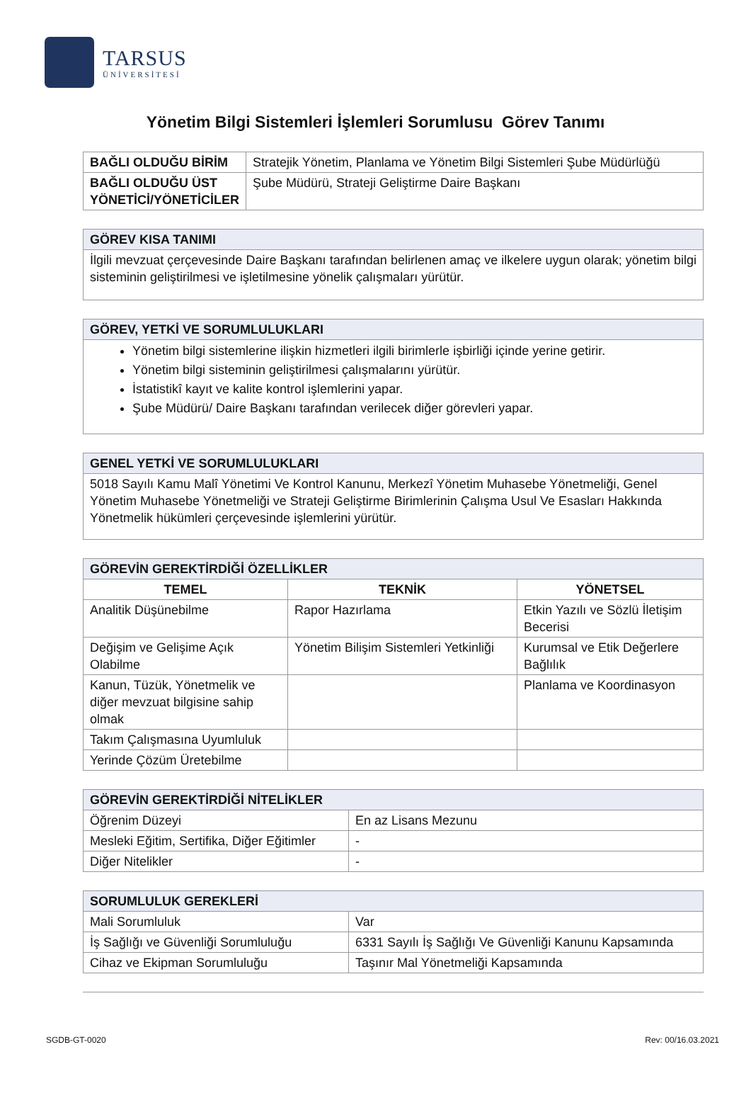TARSUS
ÜNİVERSİTESİ
Yönetim Bilgi Sistemleri İşlemleri Sorumlusu Görev Tanımı
| BAĞLI OLDUĞU BİRİM | Stratejik Yönetim, Planlama ve Yönetim Bilgi Sistemleri Şube Müdürlüğü |
| BAĞLI OLDUĞU ÜST YÖNETİCİ/YÖNETİCİLER | Şube Müdürü, Strateji Geliştirme Daire Başkanı |
| GÖREV KISA TANIMI |
| İlgili mevzuat çerçevesinde Daire Başkanı tarafından belirlenen amaç ve ilkelere uygun olarak; yönetim bilgi sisteminin geliştirilmesi ve işletilmesine yönelik çalışmaları yürütür. |
| GÖREV, YETKİ VE SORUMLULUKLARI |
| Yönetim bilgi sistemlerine ilişkin hizmetleri ilgili birimlerle işbirliği içinde yerine getirir. Yönetim bilgi sisteminin geliştirilmesi çalışmalarını yürütür. İstatistikî kayıt ve kalite kontrol işlemlerini yapar. Şube Müdürü/ Daire Başkanı tarafından verilecek diğer görevleri yapar. |
| GENEL YETKİ VE SORUMLULUKLARI |
| 5018 Sayılı Kamu Malî Yönetimi Ve Kontrol Kanunu, Merkezî Yönetim Muhasebe Yönetmeliği, Genel Yönetim Muhasebe Yönetmeliği ve Strateji Geliştirme Birimlerinin Çalışma Usul Ve Esasları Hakkında Yönetmelik hükümleri çerçevesinde işlemlerini yürütür. |
| GÖREVİN GEREKTİRDİĞİ ÖZELLİKLER | | |
| TEMEL | TEKNİK | YÖNETSEL |
| Analitik Düşünebilme | Rapor Hazırlama | Etkin Yazılı ve Sözlü İletişim Becerisi |
| Değişim ve Gelişime Açık Olabilme | Yönetim Bilişim Sistemleri Yetkinliği | Kurumsal ve Etik Değerlere Bağlılık |
| Kanun, Tüzük, Yönetmelik ve diğer mevzuat bilgisine sahip olmak | | Planlama ve Koordinasyon |
| Takım Çalışmasına Uyumluluk | | |
| Yerinde Çözüm Üretebilme | | |
| GÖREVİN GEREKTİRDİĞİ NİTELİKLER | |
| Öğrenim Düzeyi | En az Lisans Mezunu |
| Mesleki Eğitim, Sertifika, Diğer Eğitimler | - |
| Diğer Nitelikler | - |
| SORUMLULUK GEREKLERİ | |
| Mali Sorumluluk | Var |
| İş Sağlığı ve Güvenliği Sorumluluğu | 6331 Sayılı İş Sağlığı Ve Güvenliği Kanunu Kapsamında |
| Cihaz ve Ekipman Sorumluluğu | Taşınır Mal Yönetmeliği Kapsamında |
SGDB-GT-0020 Rev: 00/16.03.2021